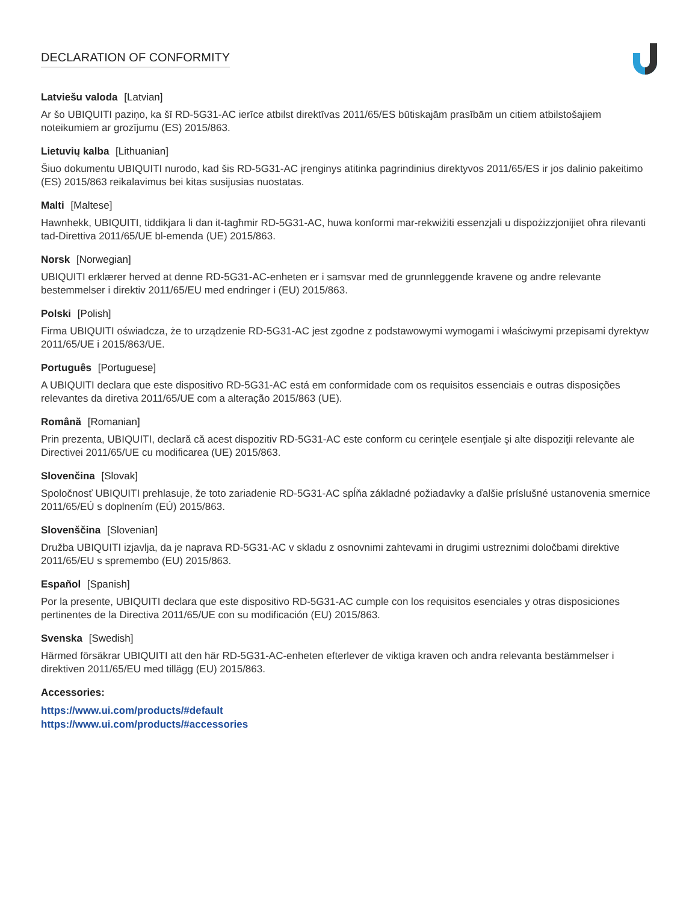DECLARATION OF CONFORMITY
Latviešu valoda [Latvian]
Ar šo UBIQUITI paziņo, ka šī RD-5G31-AC ierīce atbilst direktīvas 2011/65/ES būtiskajām prasībām un citiem atbilstošajiem noteikumiem ar grozījumu (ES) 2015/863.
Lietuvių kalba [Lithuanian]
Šiuo dokumentu UBIQUITI nurodo, kad šis RD-5G31-AC įrenginys atitinka pagrindinius direktyvos 2011/65/ES ir jos dalinio pakeitimo (ES) 2015/863 reikalavimus bei kitas susijusias nuostatas.
Malti [Maltese]
Hawnhekk, UBIQUITI, tiddikjara li dan it-tagħmir RD-5G31-AC, huwa konformi mar-rekwiżiti essenzjali u dispożizzjonijiet oħra rilevanti tad-Direttiva 2011/65/UE bl-emenda (UE) 2015/863.
Norsk [Norwegian]
UBIQUITI erklærer herved at denne RD-5G31-AC-enheten er i samsvar med de grunnleggende kravene og andre relevante bestemmelser i direktiv 2011/65/EU med endringer i (EU) 2015/863.
Polski [Polish]
Firma UBIQUITI oświadcza, że to urządzenie RD-5G31-AC jest zgodne z podstawowymi wymogami i właściwymi przepisami dyrektyw 2011/65/UE i 2015/863/UE.
Português [Portuguese]
A UBIQUITI declara que este dispositivo RD-5G31-AC está em conformidade com os requisitos essenciais e outras disposições relevantes da diretiva 2011/65/UE com a alteração 2015/863 (UE).
Română [Romanian]
Prin prezenta, UBIQUITI, declară că acest dispozitiv RD-5G31-AC este conform cu cerinţele esenţiale şi alte dispoziţii relevante ale Directivei 2011/65/UE cu modificarea (UE) 2015/863.
Slovenčina [Slovak]
Spoločnosť UBIQUITI prehlasuje, že toto zariadenie RD-5G31-AC spĺňa základné požiadavky a ďalšie príslušné ustanovenia smernice 2011/65/EÚ s doplnením (EÚ) 2015/863.
Slovenščina [Slovenian]
Družba UBIQUITI izjavlja, da je naprava RD-5G31-AC v skladu z osnovnimi zahtevami in drugimi ustreznimi določbami direktive 2011/65/EU s spremembo (EU) 2015/863.
Español [Spanish]
Por la presente, UBIQUITI declara que este dispositivo RD-5G31-AC cumple con los requisitos esenciales y otras disposiciones pertinentes de la Directiva 2011/65/UE con su modificación (EU) 2015/863.
Svenska [Swedish]
Härmed försäkrar UBIQUITI att den här RD-5G31-AC-enheten efterlever de viktiga kraven och andra relevanta bestämmelser i direktiven 2011/65/EU med tillägg (EU) 2015/863.
Accessories:
https://www.ui.com/products/#default
https://www.ui.com/products/#accessories